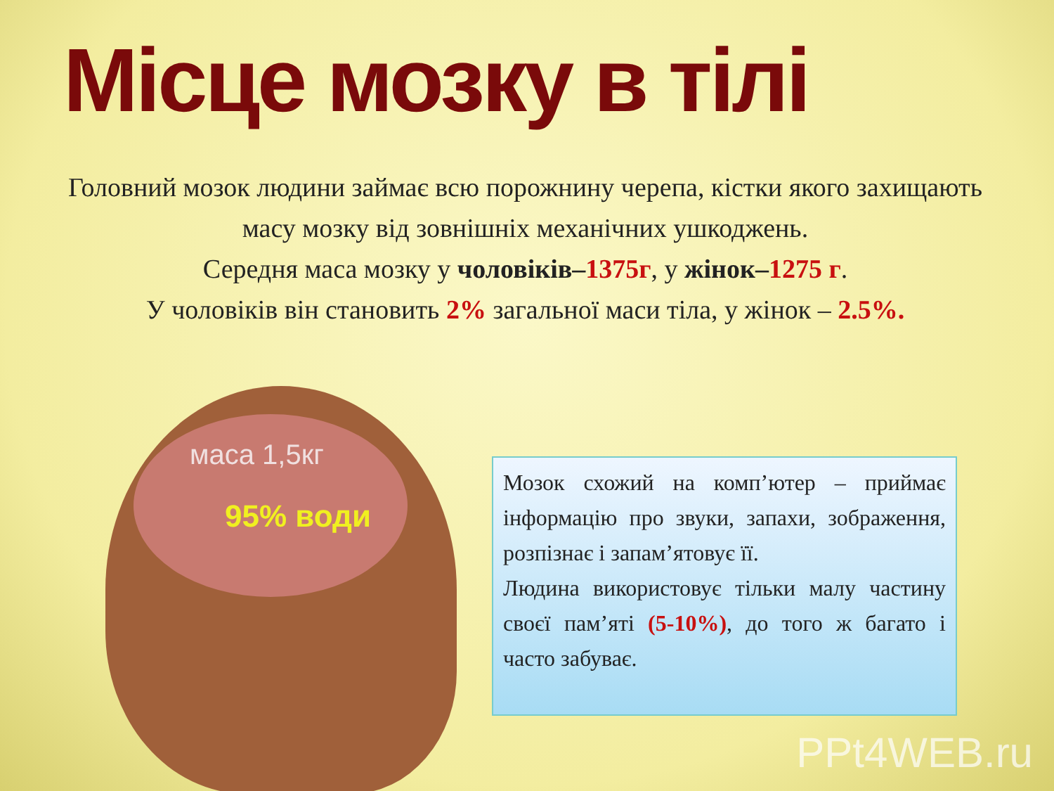Місце мозку в тілі
Головний мозок людини займає всю порожнину черепа, кістки якого захищають масу мозку від зовнішніх механічних ушкоджень.
Середня маса мозку у чоловіків–1375г, у жінок–1275 г.
У чоловіків він становить 2% загальної маси тіла, у жінок – 2.5%.
маса 1,5кг
95% води
Мозок схожий на комп’ютер – приймає інформацію про звуки, запахи, зображення, розпізнає і запам’ятовує її.
Людина використовує тільки малу частину своєї пам’яті (5-10%), до того ж багато і часто забуває.
PPt4WEB.ru